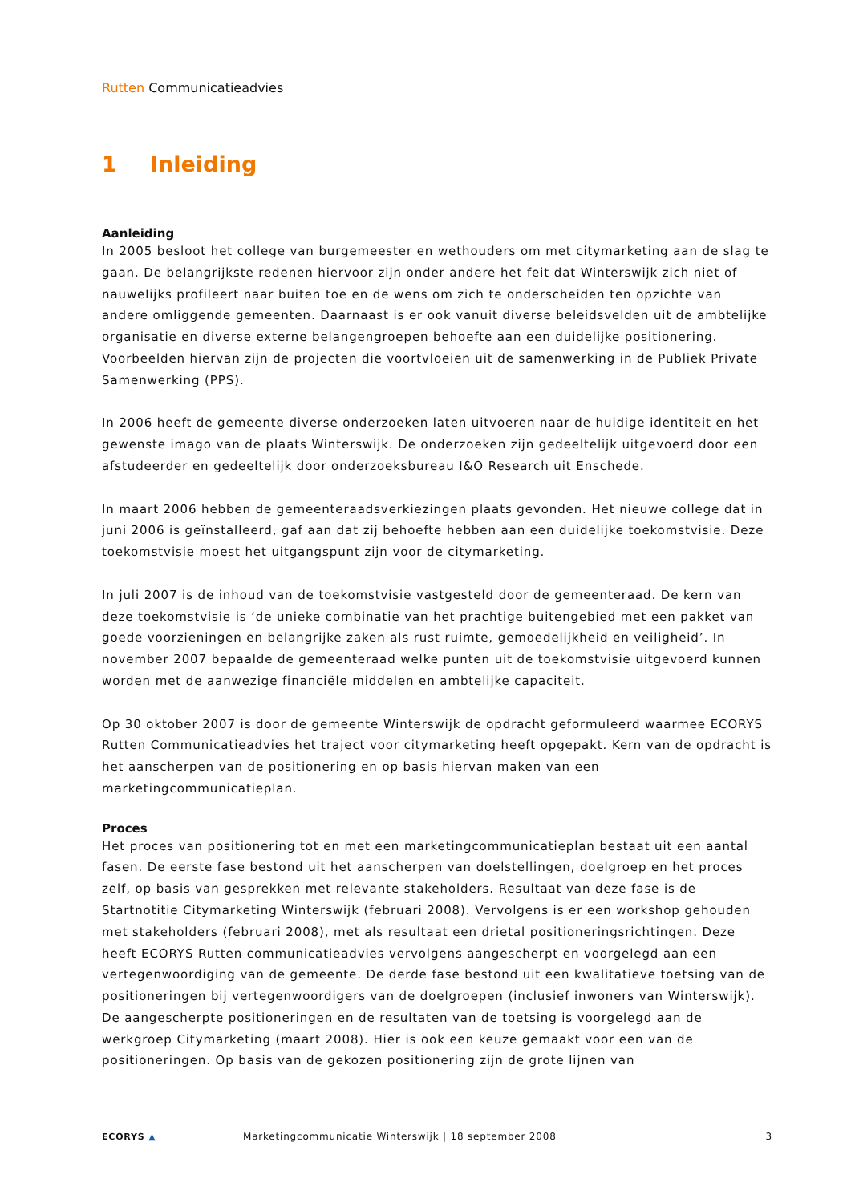Rutten Communicatieadvies
1 Inleiding
Aanleiding
In 2005 besloot het college van burgemeester en wethouders om met citymarketing aan de slag te gaan. De belangrijkste redenen hiervoor zijn onder andere het feit dat Winterswijk zich niet of nauwelijks profileert naar buiten toe en de wens om zich te onderscheiden ten opzichte van andere omliggende gemeenten. Daarnaast is er ook vanuit diverse beleidsvelden uit de ambtelijke organisatie en diverse externe belangengroepen behoefte aan een duidelijke positionering. Voorbeelden hiervan zijn de projecten die voortvloeien uit de samenwerking in de Publiek Private Samenwerking (PPS).
In 2006 heeft de gemeente diverse onderzoeken laten uitvoeren naar de huidige identiteit en het gewenste imago van de plaats Winterswijk. De onderzoeken zijn gedeeltelijk uitgevoerd door een afstudeerder en gedeeltelijk door onderzoeksbureau I&O Research uit Enschede.
In maart 2006 hebben de gemeenteraadsverkiezingen plaats gevonden. Het nieuwe college dat in juni 2006 is geïnstalleerd, gaf aan dat zij behoefte hebben aan een duidelijke toekomstvisie. Deze toekomstvisie moest het uitgangspunt zijn voor de citymarketing.
In juli 2007 is de inhoud van de toekomstvisie vastgesteld door de gemeenteraad. De kern van deze toekomstvisie is ‘de unieke combinatie van het prachtige buitengebied met een pakket van goede voorzieningen en belangrijke zaken als rust ruimte, gemoedelijkheid en veiligheid’. In november 2007 bepaalde de gemeenteraad welke punten uit de toekomstvisie uitgevoerd kunnen worden met de aanwezige financiële middelen en ambtelijke capaciteit.
Op 30 oktober 2007 is door de gemeente Winterswijk de opdracht geformuleerd waarmee ECORYS Rutten Communicatieadvies het traject voor citymarketing heeft opgepakt. Kern van de opdracht is het aanscherpen van de positionering en op basis hiervan maken van een marketingcommunicatieplan.
Proces
Het proces van positionering tot en met een marketingcommunicatieplan bestaat uit een aantal fasen. De eerste fase bestond uit het aanscherpen van doelstellingen, doelgroep en het proces zelf, op basis van gesprekken met relevante stakeholders. Resultaat van deze fase is de Startnotitie Citymarketing Winterswijk (februari 2008). Vervolgens is er een workshop gehouden met stakeholders (februari 2008), met als resultaat een drietal positioneringsrichtingen. Deze heeft ECORYS Rutten communicatieadvies vervolgens aangescherpt en voorgelegd aan een vertegenwoordiging van de gemeente. De derde fase bestond uit een kwalitatieve toetsing van de positioneringen bij vertegenwoordigers van de doelgroepen (inclusief inwoners van Winterswijk). De aangescherpte positioneringen en de resultaten van de toetsing is voorgelegd aan de werkgroep Citymarketing (maart 2008). Hier is ook een keuze gemaakt voor een van de positioneringen. Op basis van de gekozen positionering zijn de grote lijnen van
ECORYS ▲
Marketingcommunicatie Winterswijk | 18 september 2008
3